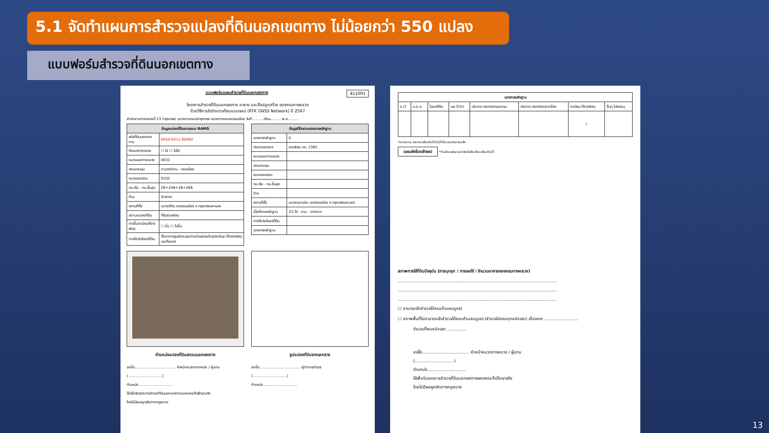5.1 จัดทำแผนการสำรวจแปลงที่ดินนอกเขตทาง ไม่น้อยกว่า 550 แปลง
แบบฟอร์มสำรวจที่ดินนอกเขตทาง
แบบฟอร์มแผนสำรวจที่ดินนอกเขตทาง 411001
โครงการสำรวจที่ดินนอกเขตทาง อาคาร และสิ่งปลูกสร้าง ของกรมทางหลวง
ด้วยวิธีการรังวัดดาวเทียมแบบจลน์ (RTK GNSS Network) ปี 2567
สำนักงานทางหลวงที่ 13 (กรุงเทพ) แขวงทางหลวงกรุงเทพ หมวดทางหลวงดอนเมือง วันที่..........เดือน..........พ.ศ..........
| ข้อมูลแปลงที่ดินตามระบบ RAMS | |
| --- | --- |
| รหัสที่ดินนอกเขตทาง | 0410-0411-00492 |
| ติดเขตทางหลวง | ☐ ใช่ ☐ ไม่ใช่ |
| หมายเลขทางหลวง | 0031 |
| ตอนควบคุม | งามวงศ์วาน - ดอนเมือง |
| หมายเลขตอน | 0102 |
| กม.เริ่ม - กม.สิ้นสุด | 26+246+26+266 |
| ด้าน | ซ้ายทาง |
| สถานที่ตั้ง | แขวงสีกัน เขตดอนเมือง จ.กรุงเทพมหานคร |
| สถานะแปลงที่ดิน | ที่ดินราชพัสดุ |
| การขึ้นทะเบียนที่ราชพัสดุ | ☐ ขึ้น ☐ ไม่ขึ้น |
| การใช้ประโยชน์ที่ดิน | ตั้งอาคารศูนย์ควบคุมทางด่วนยกระดับอุตราภิมุข ใช้กองพัสดุและที่จอดฯ |
| ข้อมูลที่ดินตามเอกสารหลักฐาน | |
| --- | --- |
| เอกสารหลักฐาน | มี |
| ประเภทเอกสาร | ราชพัสดุ กท..1365 |
| หมายเลขทางหลวง | |
| ตอนควบคุม | |
| หมายเลขตอน | |
| กม.เริ่ม - กม.สิ้นสุด | |
| ด้าน | |
| สถานที่ตั้ง | แขวงสนามบิน เขตดอนเมือง จ.กรุงเทพมหานคร |
| เนื้อที่ตามหลักฐาน | 23 ไร่ - งาน - ตารางวา |
| การใช้ประโยชน์ที่ดิน | |
| เอกสารหลักฐาน | |
ตำแหน่งแปลงที่ดินสงวนนอกเขตทาง รูปแปลงที่ดินจากเอกสาร
ลงชื่อ.................................... หัวหน้าหมวดทางหลวง / ผู้แทน
(..............................)
ตำแหน่ง..............................
ใช้เพื่อรับรองการสำรวจที่ดินนอกเขตทางของคณะที่ปรึกษาจริง
โดยไม่มีผลผูกพันทางกฎหมาย
ลงชื่อ.................................... ผู้ทำการสำรวจ
(..............................)
ตำแหน่ง..............................
| เอกสารหลักฐาน | | | | | | | |
| --- | --- | --- | --- | --- | --- | --- | --- |
| ค./1 | น.ส.ล. | โฉนดที่ดิน | นส.3/3ก | ประกาศ กระทรวงคมนาคม | ประกาศ กระทรวงมหาดไทย | ทะเบียน ที่ราชพัสดุ | อื่นๆ โปรดระบุ |
| | | | | | | / | |
*หมายเหตุ สามารถเพิ่มเติมได้เมื่อได้รับเอกสารภายหลัง
แผนผังโดยสังเขป *ทีมสำรวจสามารถร่างหรือขีดเขียนเพิ่มเติมได้
สภาพการใช้ที่ดินปัจจุบัน (การบุกรุก / การขอใช้ / จำนวนอาคารของกรมทางหลวง)
..........................................................................................................................
..........................................................................................................................
..........................................................................................................................
☐ สามารถเข้าสำรวจได้ครบถ้วนสมบูรณ์
☐ สภาพพื้นที่ไม่สามารถเข้าสำรวจได้ครบถ้วนสมบูรณ์ (สำรวจไม่ครบทุกหลักเขต) เนื่องจาก ..........................
จำนวนที่พบหลักเขต ...............
ลงชื่อ.................................... หัวหน้าหมวดทางหลวง / ผู้แทน
(..............................)
ตำแหน่ง..............................
ใช้เพื่อรับรองการสำรวจที่ดินนอกเขตทางของคณะที่ปรึกษาจริง
โดยไม่มีผลผูกพันทางกฎหมาย
13